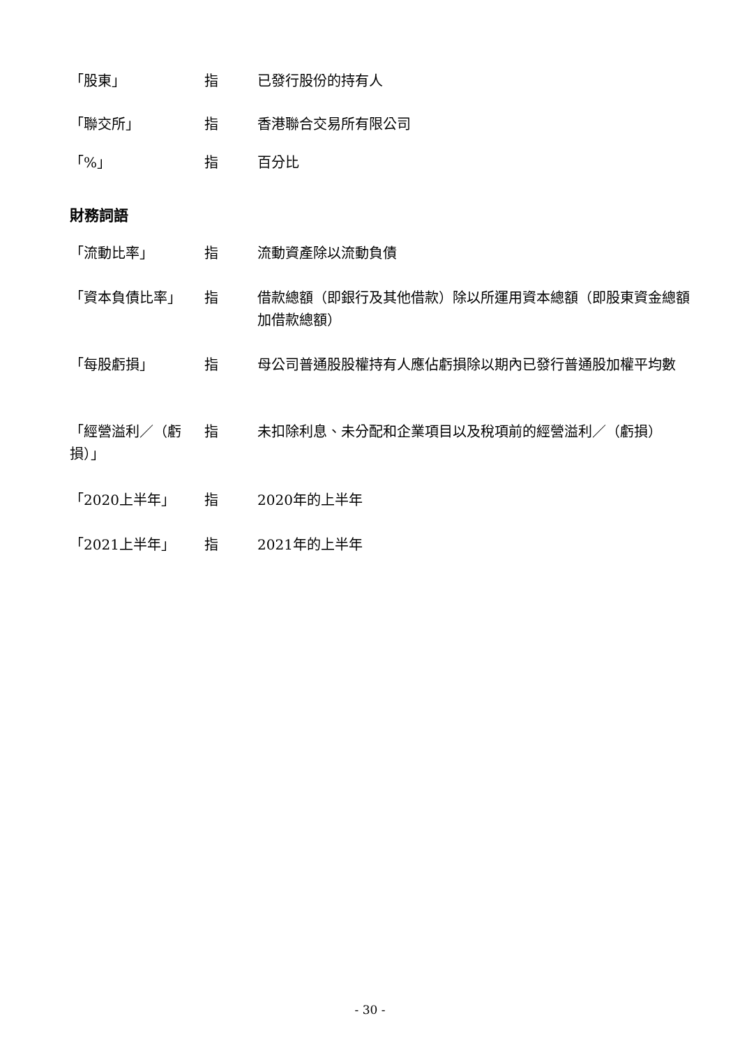| 「股東」 | 指 | 已發行股份的持有人 |
| 「聯交所」 | 指 | 香港聯合交易所有限公司 |
| 「%」 | 指 | 百分比 |
財務詞語
| 「流動比率」 | 指 | 流動資產除以流動負債 |
| 「資本負債比率」 | 指 | 借款總額（即銀行及其他借款）除以所運用資本總額（即股東資金總額加借款總額） |
| 「每股虧損」 | 指 | 母公司普通股股權持有人應佔虧損除以期內已發行普通股加權平均數 |
| 「經營溢利／（虧損）」 | 指 | 未扣除利息、未分配和企業項目以及稅項前的經營溢利／（虧損） |
| 「2020上半年」 | 指 | 2020年的上半年 |
| 「2021上半年」 | 指 | 2021年的上半年 |
- 30 -